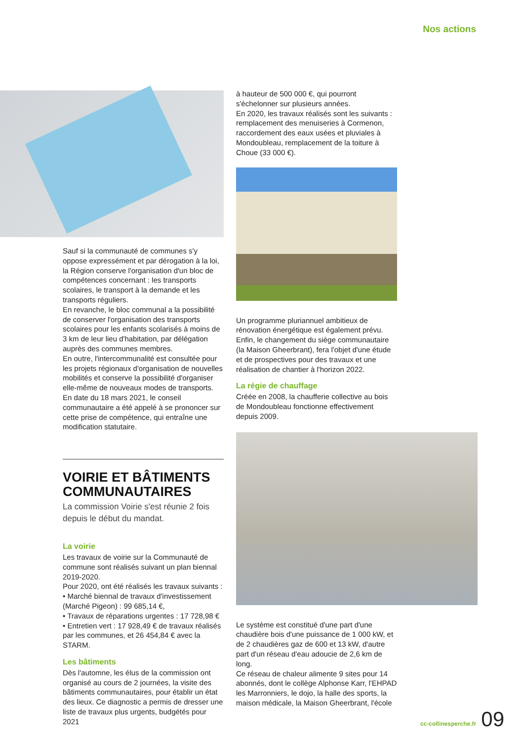Nos actions
Sauf si la communauté de communes s'y oppose expressément et par dérogation à la loi, la Région conserve l'organisation d'un bloc de compétences concernant : les transports scolaires, le transport à la demande et les transports réguliers.
En revanche, le bloc communal a la possibilité de conserver l'organisation des transports scolaires pour les enfants scolarisés à moins de 3 km de leur lieu d'habitation, par délégation auprès des communes membres.
En outre, l'intercommunalité est consultée pour les projets régionaux d'organisation de nouvelles mobilités et conserve la possibilité d'organiser elle-même de nouveaux modes de transports.
En date du 18 mars 2021, le conseil communautaire a été appelé à se prononcer sur cette prise de compétence, qui entraîne une modification statutaire.
VOIRIE ET BÂTIMENTS COMMUNAUTAIRES
La commission Voirie s'est réunie 2 fois depuis le début du mandat.
La voirie
Les travaux de voirie sur la Communauté de commune sont réalisés suivant un plan biennal 2019-2020.
Pour 2020, ont été réalisés les travaux suivants :
• Marché biennal de travaux d'investissement (Marché Pigeon) : 99 685,14 €,
• Travaux de réparations urgentes : 17 728,98 €
• Entretien vert : 17 928,49 € de travaux réalisés par les communes, et 26 454,84 € avec la STARM.
Les bâtiments
Dès l'automne, les élus de la commission ont organisé au cours de 2 journées, la visite des bâtiments communautaires, pour établir un état des lieux. Ce diagnostic a permis de dresser une liste de travaux plus urgents, budgétés pour 2021
à hauteur de 500 000 €, qui pourront s'échelonner sur plusieurs années.
En 2020, les travaux réalisés sont les suivants : remplacement des menuiseries à Cormenon, raccordement des eaux usées et pluviales à Mondoubleau, remplacement de la toiture à Choue (33 000 €).
Un programme pluriannuel ambitieux de rénovation énergétique est également prévu.
Enfin, le changement du siège communautaire (la Maison Gheerbrant), fera l'objet d'une étude et de prospectives pour des travaux et une réalisation de chantier à l'horizon 2022.
La régie de chauffage
Créée en 2008, la chaufferie collective au bois de Mondoubleau fonctionne effectivement depuis 2009.
Le système est constitué d'une part d'une chaudière bois d'une puissance de 1 000 kW, et de 2 chaudières gaz de 600 et 13 kW, d'autre part d'un réseau d'eau adoucie de 2,6 km de long.
Ce réseau de chaleur alimente 9 sites pour 14 abonnés, dont le collège Alphonse Karr, l'EHPAD les Marronniers, le dojo, la halle des sports, la maison médicale, la Maison Gheerbrant, l'école
cc-collinesperche.fr 09